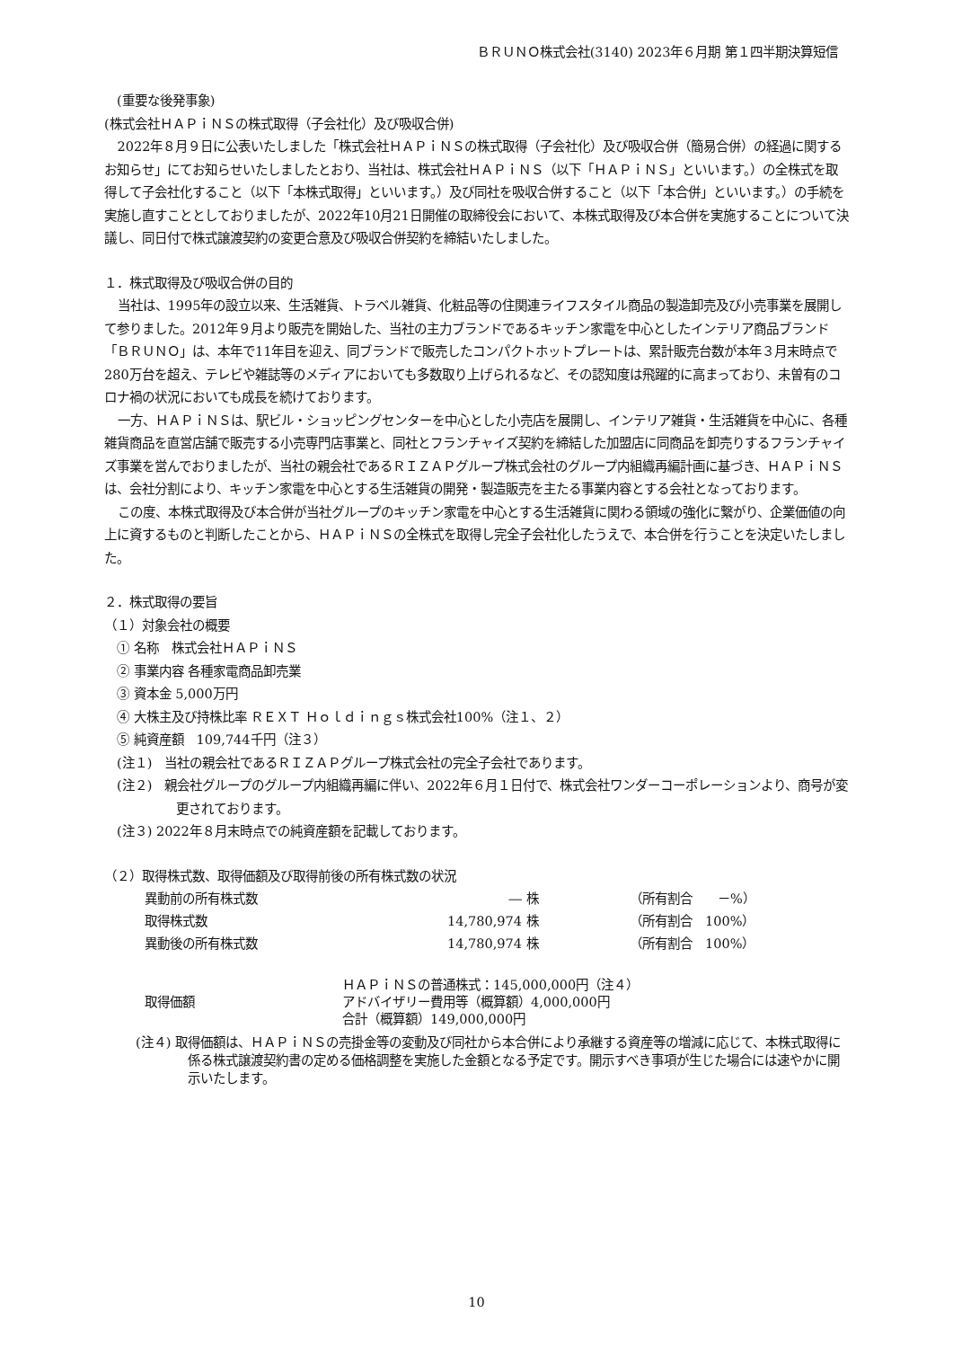ＢＲＵＮＯ株式会社(3140) 2023年６月期 第１四半期決算短信
　(重要な後発事象)
(株式会社ＨＡＰｉＮＳの株式取得（子会社化）及び吸収合併)
2022年８月９日に公表いたしました「株式会社ＨＡＰｉＮＳの株式取得（子会社化）及び吸収合併（簡易合併）の経過に関するお知らせ」にてお知らせいたしましたとおり、当社は、株式会社ＨＡＰｉＮＳ（以下「ＨＡＰｉＮＳ」といいます。）の全株式を取得して子会社化すること（以下「本株式取得」といいます。）及び同社を吸収合併すること（以下「本合併」といいます。）の手続を実施し直すこととしておりましたが、2022年10月21日開催の取締役会において、本株式取得及び本合併を実施することについて決議し、同日付で株式譲渡契約の変更合意及び吸収合併契約を締結いたしました。
１．株式取得及び吸収合併の目的
当社は、1995年の設立以来、生活雑貨、トラベル雑貨、化粧品等の住関連ライフスタイル商品の製造卸売及び小売事業を展開して参りました。2012年９月より販売を開始した、当社の主力ブランドであるキッチン家電を中心としたインテリア商品ブランド「ＢＲＵＮＯ」は、本年で11年目を迎え、同ブランドで販売したコンパクトホットプレートは、累計販売台数が本年３月末時点で280万台を超え、テレビや雑誌等のメディアにおいても多数取り上げられるなど、その認知度は飛躍的に高まっており、未曽有のコロナ禍の状況においても成長を続けております。
一方、ＨＡＰｉＮＳは、駅ビル・ショッピングセンターを中心とした小売店を展開し、インテリア雑貨・生活雑貨を中心に、各種雑貨商品を直営店舗で販売する小売専門店事業と、同社とフランチャイズ契約を締結した加盟店に同商品を卸売りするフランチャイズ事業を営んでおりましたが、当社の親会社であるＲＩＺＡＰグループ株式会社のグループ内組織再編計画に基づき、ＨＡＰｉＮＳは、会社分割により、キッチン家電を中心とする生活雑貨の開発・製造販売を主たる事業内容とする会社となっております。
この度、本株式取得及び本合併が当社グループのキッチン家電を中心とする生活雑貨に関わる領域の強化に繋がり、企業価値の向上に資するものと判断したことから、ＨＡＰｉＮＳの全株式を取得し完全子会社化したうえで、本合併を行うことを決定いたしました。
２．株式取得の要旨
（１）対象会社の概要
　① 名称　株式会社ＨＡＰｉＮＳ
　② 事業内容 各種家電商品卸売業
　③ 資本金 5,000万円
　④ 大株主及び持株比率 ＲＥＸＴ Ｈｏｌｄｉｎｇｓ株式会社100%（注１、２）
　⑤ 純資産額　109,744千円（注３）
　(注１)　当社の親会社であるＲＩＺＡＰグループ株式会社の完全子会社であります。
　(注２)　親会社グループのグループ内組織再編に伴い、2022年６月１日付で、株式会社ワンダーコーポレーションより、商号が変更されております。
　(注３) 2022年８月末時点での純資産額を記載しております。
（２）取得株式数、取得価額及び取得前後の所有株式数の状況
| 異動前の所有株式数 | ― | 株 | （所有割合 －%） |
| 取得株式数 | 14,780,974 | 株 | （所有割合 100%） |
| 異動後の所有株式数 | 14,780,974 | 株 | （所有割合 100%） |
| 取得価額 | ＨＡＰｉＮＳの普通株式：145,000,000円（注４） アドバイザリー費用等（概算額）4,000,000円 合計（概算額）149,000,000円 |
(注４) 取得価額は、ＨＡＰｉＮＳの売掛金等の変動及び同社から本合併により承継する資産等の増減に応じて、本株式取得に係る株式譲渡契約書の定める価格調整を実施した金額となる予定です。開示すべき事項が生じた場合には速やかに開示いたします。
10